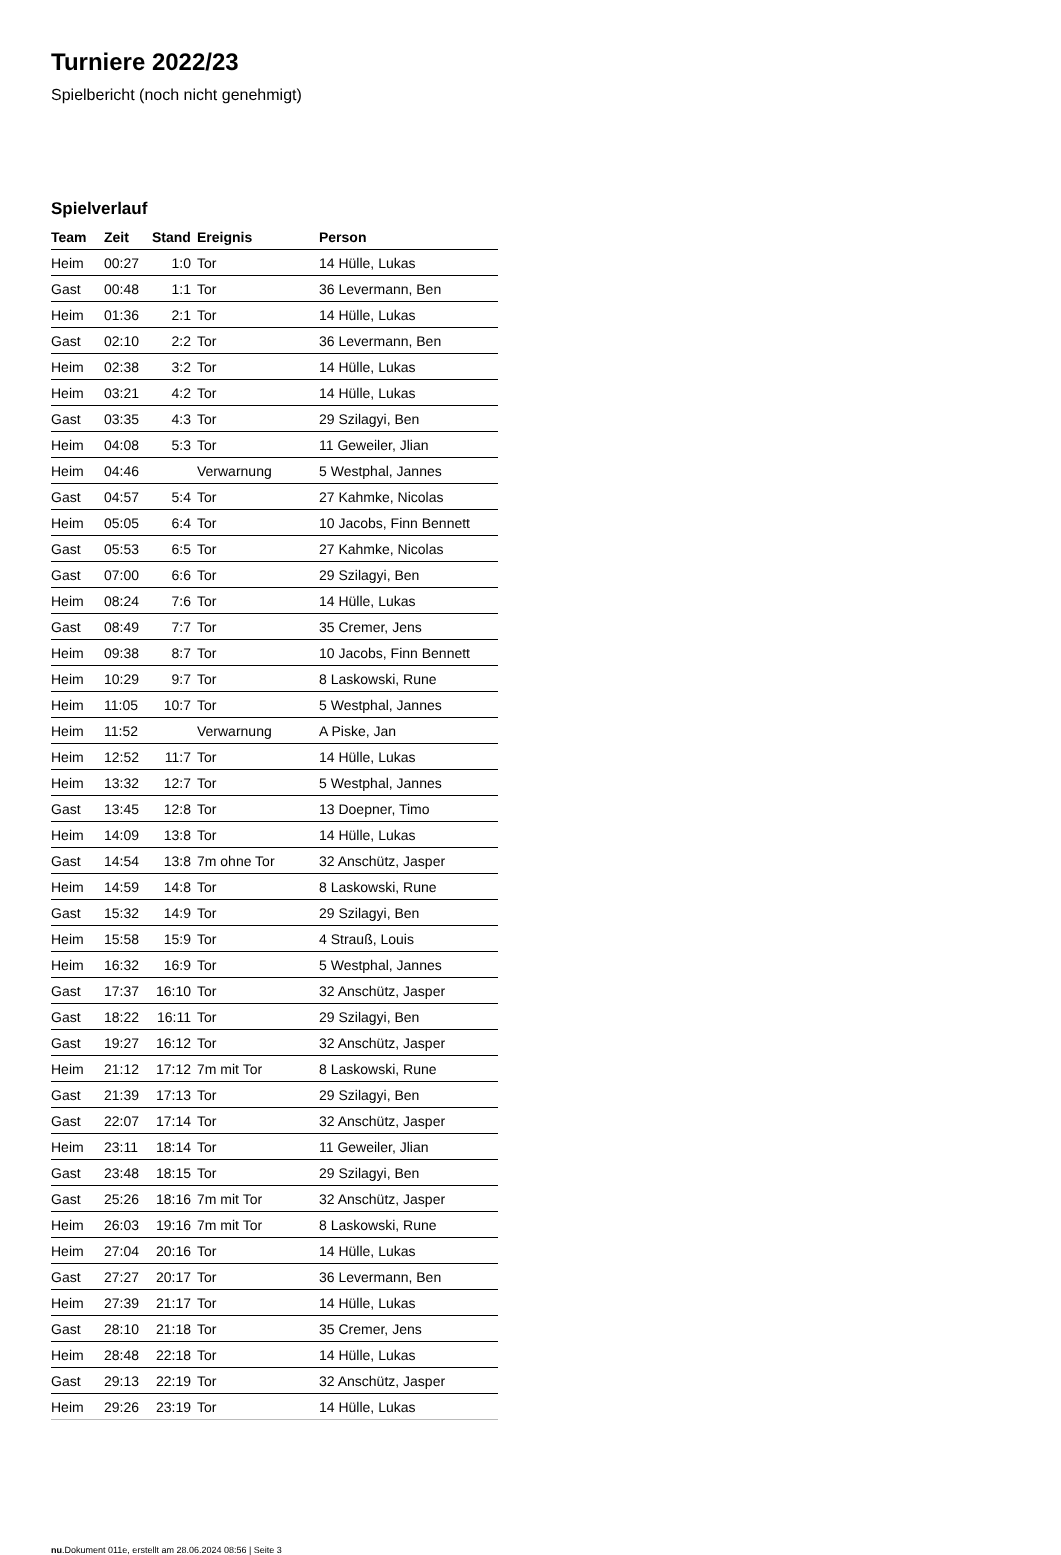Turniere 2022/23
Spielbericht (noch nicht genehmigt)
Spielverlauf
| Team | Zeit | Stand | Ereignis | Person |
| --- | --- | --- | --- | --- |
| Heim | 00:27 | 1:0 | Tor | 14 Hülle, Lukas |
| Gast | 00:48 | 1:1 | Tor | 36 Levermann, Ben |
| Heim | 01:36 | 2:1 | Tor | 14 Hülle, Lukas |
| Gast | 02:10 | 2:2 | Tor | 36 Levermann, Ben |
| Heim | 02:38 | 3:2 | Tor | 14 Hülle, Lukas |
| Heim | 03:21 | 4:2 | Tor | 14 Hülle, Lukas |
| Gast | 03:35 | 4:3 | Tor | 29 Szilagyi, Ben |
| Heim | 04:08 | 5:3 | Tor | 11 Geweiler, Jlian |
| Heim | 04:46 | | Verwarnung | 5 Westphal, Jannes |
| Gast | 04:57 | 5:4 | Tor | 27 Kahmke, Nicolas |
| Heim | 05:05 | 6:4 | Tor | 10 Jacobs, Finn Bennett |
| Gast | 05:53 | 6:5 | Tor | 27 Kahmke, Nicolas |
| Gast | 07:00 | 6:6 | Tor | 29 Szilagyi, Ben |
| Heim | 08:24 | 7:6 | Tor | 14 Hülle, Lukas |
| Gast | 08:49 | 7:7 | Tor | 35 Cremer, Jens |
| Heim | 09:38 | 8:7 | Tor | 10 Jacobs, Finn Bennett |
| Heim | 10:29 | 9:7 | Tor | 8 Laskowski, Rune |
| Heim | 11:05 | 10:7 | Tor | 5 Westphal, Jannes |
| Heim | 11:52 | | Verwarnung | A Piske, Jan |
| Heim | 12:52 | 11:7 | Tor | 14 Hülle, Lukas |
| Heim | 13:32 | 12:7 | Tor | 5 Westphal, Jannes |
| Gast | 13:45 | 12:8 | Tor | 13 Doepner, Timo |
| Heim | 14:09 | 13:8 | Tor | 14 Hülle, Lukas |
| Gast | 14:54 | 13:8 | 7m ohne Tor | 32 Anschütz, Jasper |
| Heim | 14:59 | 14:8 | Tor | 8 Laskowski, Rune |
| Gast | 15:32 | 14:9 | Tor | 29 Szilagyi, Ben |
| Heim | 15:58 | 15:9 | Tor | 4 Strauß, Louis |
| Heim | 16:32 | 16:9 | Tor | 5 Westphal, Jannes |
| Gast | 17:37 | 16:10 | Tor | 32 Anschütz, Jasper |
| Gast | 18:22 | 16:11 | Tor | 29 Szilagyi, Ben |
| Gast | 19:27 | 16:12 | Tor | 32 Anschütz, Jasper |
| Heim | 21:12 | 17:12 | 7m mit Tor | 8 Laskowski, Rune |
| Gast | 21:39 | 17:13 | Tor | 29 Szilagyi, Ben |
| Gast | 22:07 | 17:14 | Tor | 32 Anschütz, Jasper |
| Heim | 23:11 | 18:14 | Tor | 11 Geweiler, Jlian |
| Gast | 23:48 | 18:15 | Tor | 29 Szilagyi, Ben |
| Gast | 25:26 | 18:16 | 7m mit Tor | 32 Anschütz, Jasper |
| Heim | 26:03 | 19:16 | 7m mit Tor | 8 Laskowski, Rune |
| Heim | 27:04 | 20:16 | Tor | 14 Hülle, Lukas |
| Gast | 27:27 | 20:17 | Tor | 36 Levermann, Ben |
| Heim | 27:39 | 21:17 | Tor | 14 Hülle, Lukas |
| Gast | 28:10 | 21:18 | Tor | 35 Cremer, Jens |
| Heim | 28:48 | 22:18 | Tor | 14 Hülle, Lukas |
| Gast | 29:13 | 22:19 | Tor | 32 Anschütz, Jasper |
| Heim | 29:26 | 23:19 | Tor | 14 Hülle, Lukas |
nu.Dokument 011e, erstellt am 28.06.2024 08:56 | Seite 3